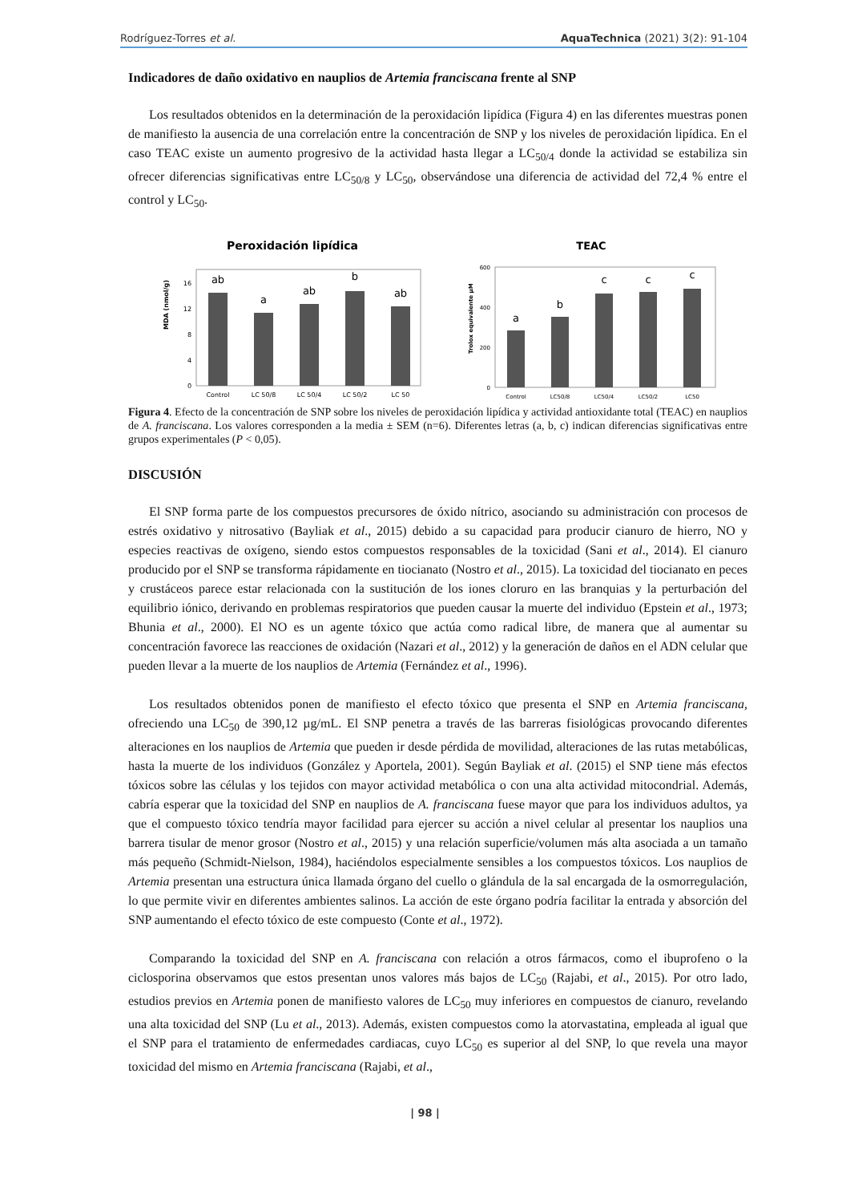Rodríguez-Torres et al. AquaTechnica (2021) 3(2): 91-104
Indicadores de daño oxidativo en nauplios de Artemia franciscana frente al SNP
Los resultados obtenidos en la determinación de la peroxidación lipídica (Figura 4) en las diferentes muestras ponen de manifiesto la ausencia de una correlación entre la concentración de SNP y los niveles de peroxidación lipídica. En el caso TEAC existe un aumento progresivo de la actividad hasta llegar a LC<sub>50/4</sub> donde la actividad se estabiliza sin ofrecer diferencias significativas entre LC<sub>50/8</sub> y LC<sub>50</sub>, observándose una diferencia de actividad del 72,4 % entre el control y LC<sub>50</sub>.
Peroxidación lipídica
0
4
8
12
16
MDA (nmol/g)
ab
a
ab
b
ab
Control
LC 50/8
LC 50/4
LC 50/2
LC 50
TEAC
0
200
400
600
Trolox equivalente µM
a
b
c
c
c
Control
LC50/8
LC50/4
LC50/2
LC50
Figura 4. Efecto de la concentración de SNP sobre los niveles de peroxidación lipídica y actividad antioxidante total (TEAC) en nauplios de A. franciscana. Los valores corresponden a la media ± SEM (n=6). Diferentes letras (a, b, c) indican diferencias significativas entre grupos experimentales (P < 0,05).
DISCUSIÓN
El SNP forma parte de los compuestos precursores de óxido nítrico, asociando su administración con procesos de estrés oxidativo y nitrosativo (Bayliak et al., 2015) debido a su capacidad para producir cianuro de hierro, NO y especies reactivas de oxígeno, siendo estos compuestos responsables de la toxicidad (Sani et al., 2014). El cianuro producido por el SNP se transforma rápidamente en tiocianato (Nostro et al., 2015). La toxicidad del tiocianato en peces y crustáceos parece estar relacionada con la sustitución de los iones cloruro en las branquias y la perturbación del equilibrio iónico, derivando en problemas respiratorios que pueden causar la muerte del individuo (Epstein et al., 1973; Bhunia et al., 2000). El NO es un agente tóxico que actúa como radical libre, de manera que al aumentar su concentración favorece las reacciones de oxidación (Nazari et al., 2012) y la generación de daños en el ADN celular que pueden llevar a la muerte de los nauplios de Artemia (Fernández et al., 1996).
Los resultados obtenidos ponen de manifiesto el efecto tóxico que presenta el SNP en Artemia franciscana, ofreciendo una LC<sub>50</sub> de 390,12 µg/mL. El SNP penetra a través de las barreras fisiológicas provocando diferentes alteraciones en los nauplios de Artemia que pueden ir desde pérdida de movilidad, alteraciones de las rutas metabólicas, hasta la muerte de los individuos (González y Aportela, 2001). Según Bayliak et al. (2015) el SNP tiene más efectos tóxicos sobre las células y los tejidos con mayor actividad metabólica o con una alta actividad mitocondrial. Además, cabría esperar que la toxicidad del SNP en nauplios de A. franciscana fuese mayor que para los individuos adultos, ya que el compuesto tóxico tendría mayor facilidad para ejercer su acción a nivel celular al presentar los nauplios una barrera tisular de menor grosor (Nostro et al., 2015) y una relación superficie/volumen más alta asociada a un tamaño más pequeño (Schmidt-Nielson, 1984), haciéndolos especialmente sensibles a los compuestos tóxicos. Los nauplios de Artemia presentan una estructura única llamada órgano del cuello o glándula de la sal encargada de la osmorregulación, lo que permite vivir en diferentes ambientes salinos. La acción de este órgano podría facilitar la entrada y absorción del SNP aumentando el efecto tóxico de este compuesto (Conte et al., 1972).
Comparando la toxicidad del SNP en A. franciscana con relación a otros fármacos, como el ibuprofeno o la ciclosporina observamos que estos presentan unos valores más bajos de LC<sub>50</sub> (Rajabi, et al., 2015). Por otro lado, estudios previos en Artemia ponen de manifiesto valores de LC<sub>50</sub> muy inferiores en compuestos de cianuro, revelando una alta toxicidad del SNP (Lu et al., 2013). Además, existen compuestos como la atorvastatina, empleada al igual que el SNP para el tratamiento de enfermedades cardiacas, cuyo LC<sub>50</sub> es superior al del SNP, lo que revela una mayor toxicidad del mismo en Artemia franciscana (Rajabi, et al.,
| 98 |